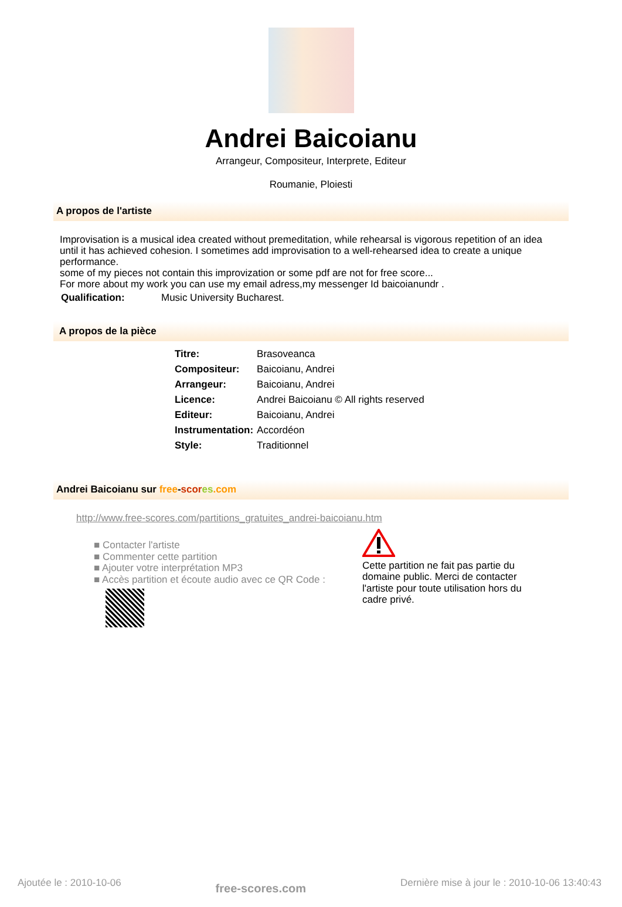Andrei Baicoianu
Arrangeur, Compositeur, Interprete, Editeur
Roumanie, Ploiesti
A propos de l'artiste
Improvisation is a musical idea created without premeditation, while rehearsal is vigorous repetition of an idea until it has achieved cohesion. I sometimes add improvisation to a well-rehearsed idea to create a unique performance.
some of my pieces not contain this improvization or some pdf are not for free score...
For more about my work you can use my email adress,my messenger Id baicoianundr .
| Qualification: | Music University Bucharest. |
A propos de la pièce
| Titre: | Brasoveanca |
| Compositeur: | Baicoianu, Andrei |
| Arrangeur: | Baicoianu, Andrei |
| Licence: | Andrei Baicoianu © All rights reserved |
| Editeur: | Baicoianu, Andrei |
| Instrumentation: | Accordéon |
| Style: | Traditionnel |
Andrei Baicoianu sur free-scor es.com
http://www.free-scores.com/partitions_gratuites_andrei-baicoianu.htm
■ Contacter l'artiste
■ Commenter cette partition
■ Ajouter votre interprétation MP3
■ Accès partition et écoute audio avec ce QR Code :
Cette partition ne fait pas partie du
domaine public. Merci de contacter
l'artiste pour toute utilisation hors du
cadre privé.
Ajoutée le : 2010-10-06 free-scores.com Dernière mise à jour le : 2010-10-06 13:40:43